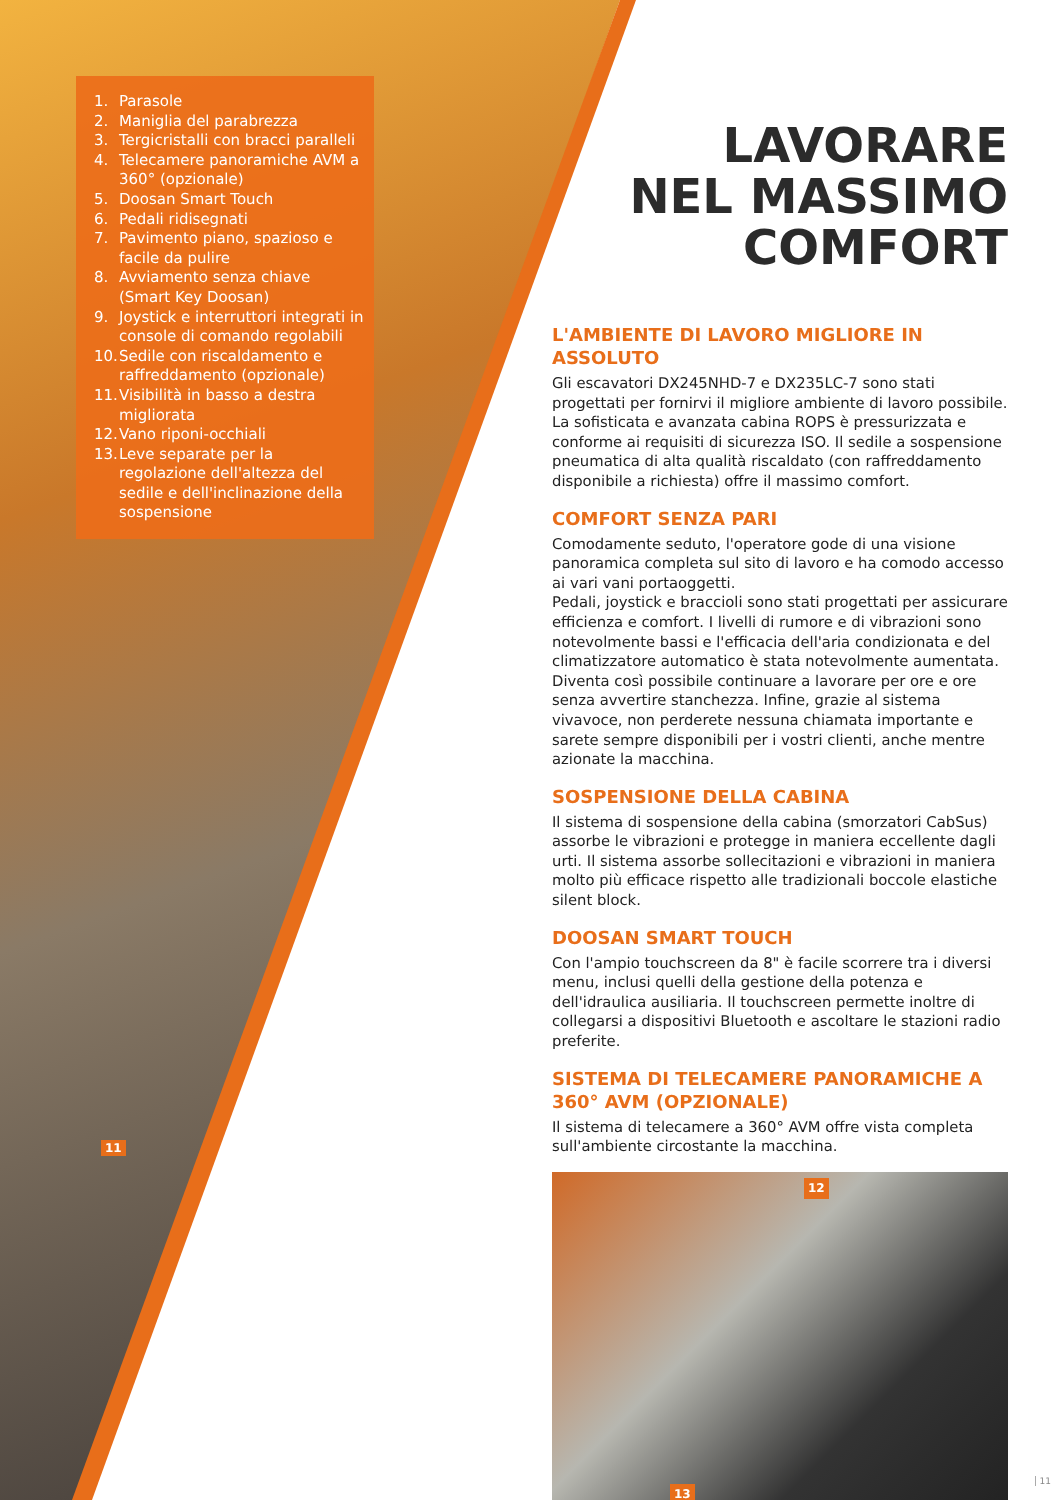1. Parasole
2. Maniglia del parabrezza
3. Tergicristalli con bracci paralleli
4. Telecamere panoramiche AVM a 360° (opzionale)
5. Doosan Smart Touch
6. Pedali ridisegnati
7. Pavimento piano, spazioso e facile da pulire
8. Avviamento senza chiave (Smart Key Doosan)
9. Joystick e interruttori integrati in console di comando regolabili
10. Sedile con riscaldamento e raffreddamento (opzionale)
11. Visibilità in basso a destra migliorata
12. Vano riponi-occhiali
13. Leve separate per la regolazione dell'altezza del sedile e dell'inclinazione della sospensione
11
LAVORARE
NEL MASSIMO
COMFORT
L'AMBIENTE DI LAVORO MIGLIORE IN ASSOLUTO
Gli escavatori DX245NHD-7 e DX235LC-7 sono stati progettati per fornirvi il migliore ambiente di lavoro possibile. La sofisticata e avanzata cabina ROPS è pressurizzata e conforme ai requisiti di sicurezza ISO. Il sedile a sospensione pneumatica di alta qualità riscaldato (con raffreddamento disponibile a richiesta) offre il massimo comfort.
COMFORT SENZA PARI
Comodamente seduto, l'operatore gode di una visione panoramica completa sul sito di lavoro e ha comodo accesso ai vari vani portaoggetti.
Pedali, joystick e braccioli sono stati progettati per assicurare efficienza e comfort. I livelli di rumore e di vibrazioni sono notevolmente bassi e l'efficacia dell'aria condizionata e del climatizzatore automatico è stata notevolmente aumentata. Diventa così possibile continuare a lavorare per ore e ore senza avvertire stanchezza. Infine, grazie al sistema vivavoce, non perderete nessuna chiamata importante e sarete sempre disponibili per i vostri clienti, anche mentre azionate la macchina.
SOSPENSIONE DELLA CABINA
Il sistema di sospensione della cabina (smorzatori CabSus) assorbe le vibrazioni e protegge in maniera eccellente dagli urti. Il sistema assorbe sollecitazioni e vibrazioni in maniera molto più efficace rispetto alle tradizionali boccole elastiche silent block.
DOOSAN SMART TOUCH
Con l'ampio touchscreen da 8" è facile scorrere tra i diversi menu, inclusi quelli della gestione della potenza e dell'idraulica ausiliaria. Il touchscreen permette inoltre di collegarsi a dispositivi Bluetooth e ascoltare le stazioni radio preferite.
SISTEMA DI TELECAMERE PANORAMICHE A 360° AVM (OPZIONALE)
Il sistema di telecamere a 360° AVM offre vista completa sull'ambiente circostante la macchina.
12
13
11